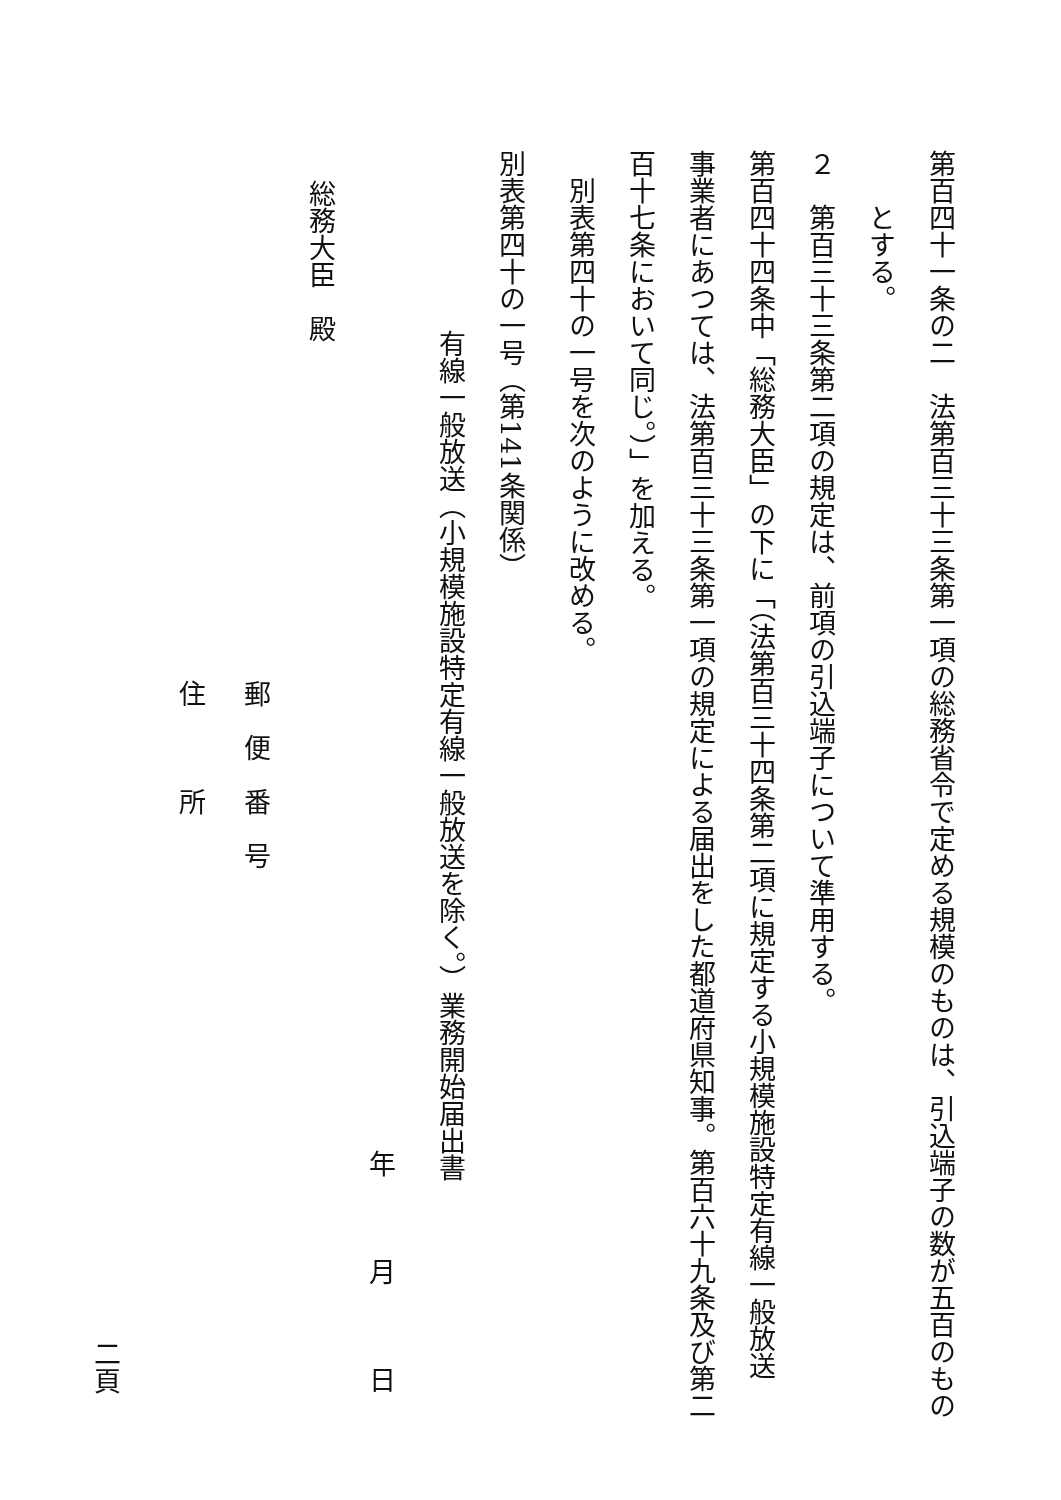第百四十一条の二　法第百三十三条第一項の総務省令で定める規模のものは、引込端子の数が五百のもの
　　とする。
２　第百三十三条第二項の規定は、前項の引込端子について準用する。
第百四十四条中「総務大臣」の下に「（法第百三十四条第二項に規定する小規模施設特定有線一般放送
事業者にあつては、法第百三十三条第一項の規定による届出をした都道府県知事。第百六十九条及び第二
百十七条において同じ。）」を加える。
　別表第四十の一号を次のように改める。
別表第四十の一号（第141条関係）
有線一般放送（小規模施設特定有線一般放送を除く。）業務開始届出書
年　　　月　　　日
総務大臣　殿
郵　便　番　号
住　　　所
二頁